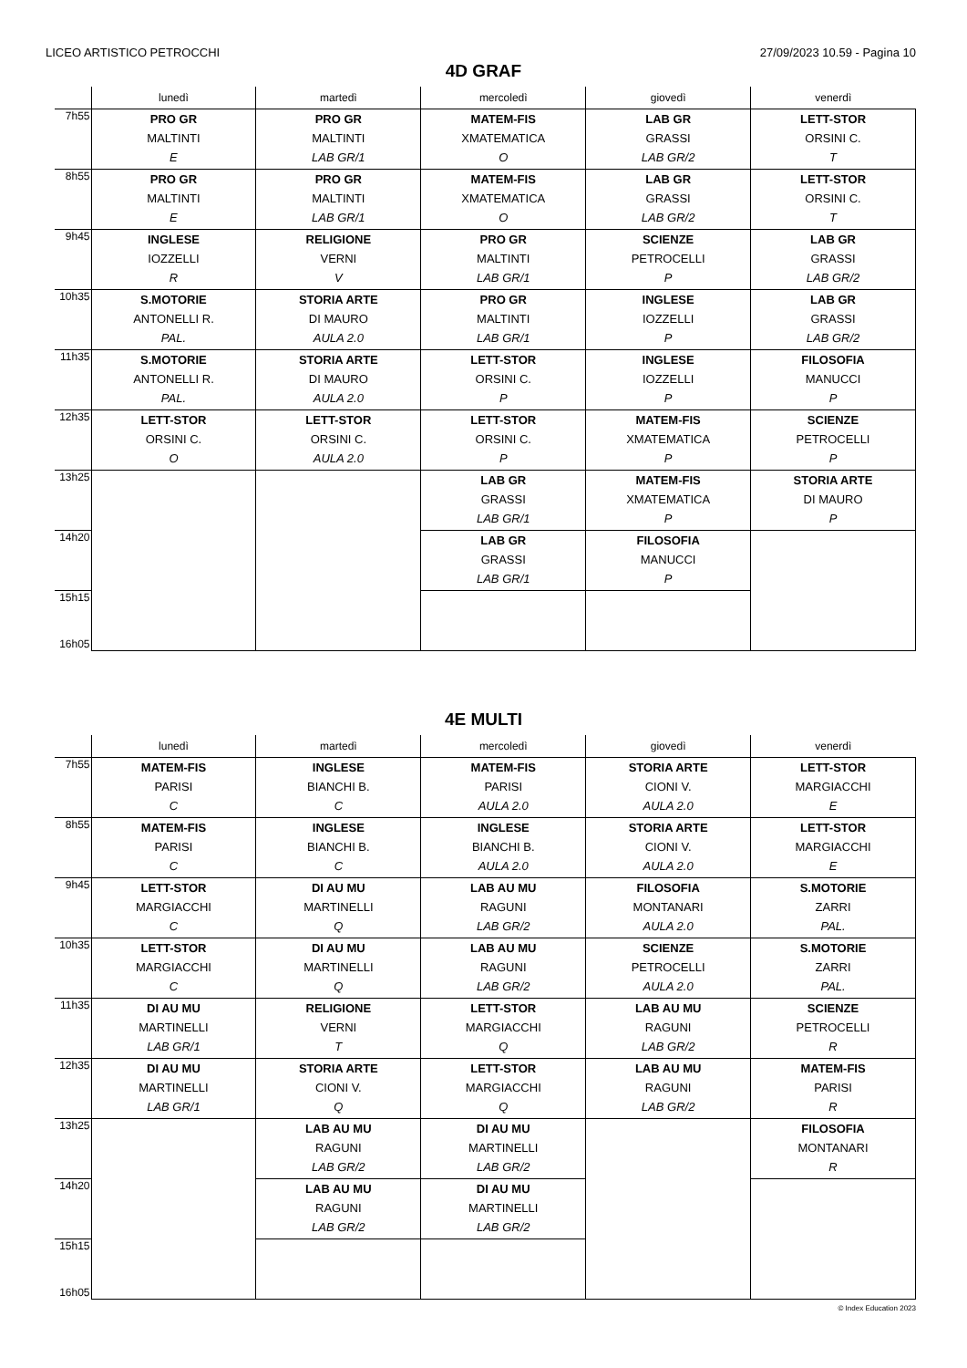LICEO ARTISTICO PETROCCHI 27/09/2023 10.59 - Pagina 10
4D GRAF
| | lunedì | martedì | mercoledì | giovedì | venerdì |
| --- | --- | --- | --- | --- | --- |
| 7h55 | PRO GR MALTINTI E | PRO GR MALTINTI LAB GR/1 | MATEM-FIS XMATEMATICA O | LAB GR GRASSI LAB GR/2 | LETT-STOR ORSINI C. T |
| 8h55 | PRO GR MALTINTI E | PRO GR MALTINTI LAB GR/1 | MATEM-FIS XMATEMATICA O | LAB GR GRASSI LAB GR/2 | LETT-STOR ORSINI C. T |
| 9h45 | INGLESE IOZZELLI R | RELIGIONE VERNI V | PRO GR MALTINTI LAB GR/1 | SCIENZE PETROCELLI P | LAB GR GRASSI LAB GR/2 |
| 10h35 | S.MOTORIE ANTONELLI R. PAL. | STORIA ARTE DI MAURO AULA 2.0 | PRO GR MALTINTI LAB GR/1 | INGLESE IOZZELLI P | LAB GR GRASSI LAB GR/2 |
| 11h35 | S.MOTORIE ANTONELLI R. PAL. | STORIA ARTE DI MAURO AULA 2.0 | LETT-STOR ORSINI C. P | INGLESE IOZZELLI P | FILOSOFIA MANUCCI P |
| 12h35 | LETT-STOR ORSINI C. O | LETT-STOR ORSINI C. AULA 2.0 | LETT-STOR ORSINI C. P | MATEM-FIS XMATEMATICA P | SCIENZE PETROCELLI P |
| 13h25 | | | LAB GR GRASSI LAB GR/1 | MATEM-FIS XMATEMATICA P | STORIA ARTE DI MAURO P |
| 14h20 | | | LAB GR GRASSI LAB GR/1 | FILOSOFIA MANUCCI P | |
| 15h15 16h05 | | | | | |
4E MULTI
| | lunedì | martedì | mercoledì | giovedì | venerdì |
| --- | --- | --- | --- | --- | --- |
| 7h55 | MATEM-FIS PARISI C | INGLESE BIANCHI B. C | MATEM-FIS PARISI AULA 2.0 | STORIA ARTE CIONI V. AULA 2.0 | LETT-STOR MARGIACCHI E |
| 8h55 | MATEM-FIS PARISI C | INGLESE BIANCHI B. C | INGLESE BIANCHI B. AULA 2.0 | STORIA ARTE CIONI V. AULA 2.0 | LETT-STOR MARGIACCHI E |
| 9h45 | LETT-STOR MARGIACCHI C | DI AU MU MARTINELLI Q | LAB AU MU RAGUNI LAB GR/2 | FILOSOFIA MONTANARI AULA 2.0 | S.MOTORIE ZARRI PAL. |
| 10h35 | LETT-STOR MARGIACCHI C | DI AU MU MARTINELLI Q | LAB AU MU RAGUNI LAB GR/2 | SCIENZE PETROCELLI AULA 2.0 | S.MOTORIE ZARRI PAL. |
| 11h35 | DI AU MU MARTINELLI LAB GR/1 | RELIGIONE VERNI T | LETT-STOR MARGIACCHI Q | LAB AU MU RAGUNI LAB GR/2 | SCIENZE PETROCELLI R |
| 12h35 | DI AU MU MARTINELLI LAB GR/1 | STORIA ARTE CIONI V. Q | LETT-STOR MARGIACCHI Q | LAB AU MU RAGUNI LAB GR/2 | MATEM-FIS PARISI R |
| 13h25 | | LAB AU MU RAGUNI LAB GR/2 | DI AU MU MARTINELLI LAB GR/2 | | FILOSOFIA MONTANARI R |
| 14h20 | | LAB AU MU RAGUNI LAB GR/2 | DI AU MU MARTINELLI LAB GR/2 | | |
| 15h15 16h05 | | | | | |
© Index Education 2023